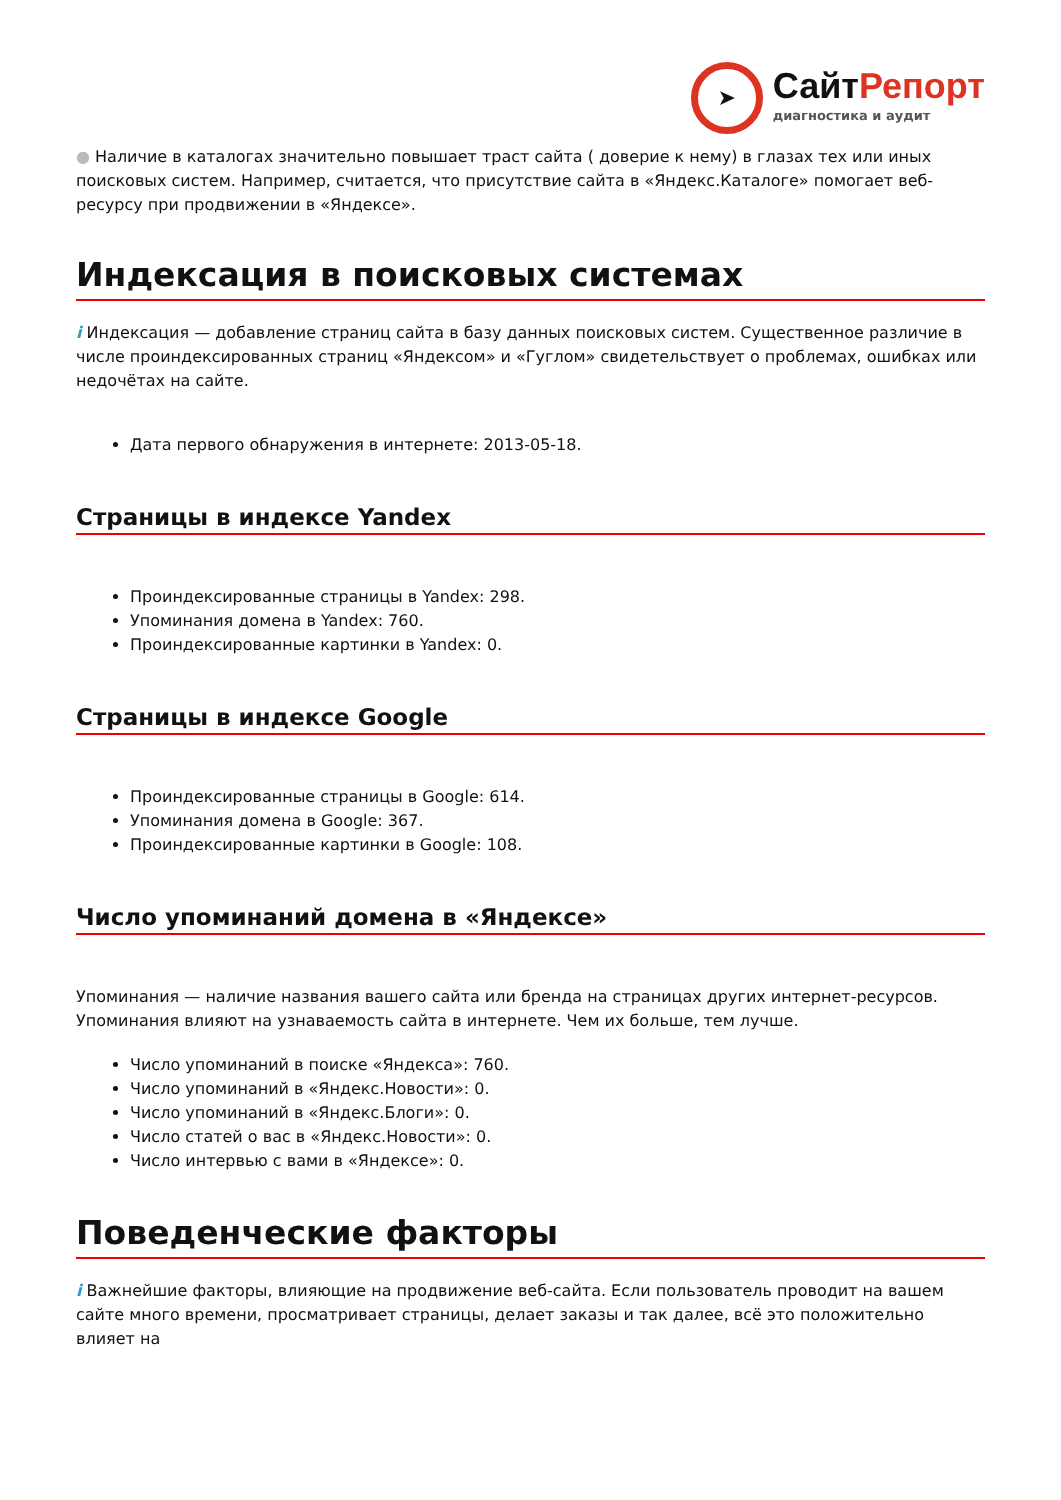➤
СайтРепорт
диагностика и аудит
● Наличие в каталогах значительно повышает траст сайта ( доверие к нему) в глазах тех или иных поисковых систем. Например, считается, что присутствие сайта в «Яндекс.Каталоге» помогает веб-ресурсу при продвижении в «Яндексе».
Индексация в поисковых системах
i Индексация — добавление страниц сайта в базу данных поисковых систем. Существенное различие в числе проиндексированных страниц «Яндексом» и «Гуглом» свидетельствует о проблемах, ошибках или недочётах на сайте.
Дата первого обнаружения в интернете: 2013-05-18.
Страницы в индексе Yandex
Проиндексированные страницы в Yandex: 298.
Упоминания домена в Yandex: 760.
Проиндексированные картинки в Yandex: 0.
Страницы в индексе Google
Проиндексированные страницы в Google: 614.
Упоминания домена в Google: 367.
Проиндексированные картинки в Google: 108.
Число упоминаний домена в «Яндексе»
Упоминания — наличие названия вашего сайта или бренда на страницах других интернет-ресурсов. Упоминания влияют на узнаваемость сайта в интернете. Чем их больше, тем лучше.
Число упоминаний в поиске «Яндекса»: 760.
Число упоминаний в «Яндекс.Новости»: 0.
Число упоминаний в «Яндекс.Блоги»: 0.
Число статей о вас в «Яндекс.Новости»: 0.
Число интервью с вами в «Яндексе»: 0.
Поведенческие факторы
i Важнейшие факторы, влияющие на продвижение веб-сайта. Если пользователь проводит на вашем сайте много времени, просматривает страницы, делает заказы и так далее, всё это положительно влияет на